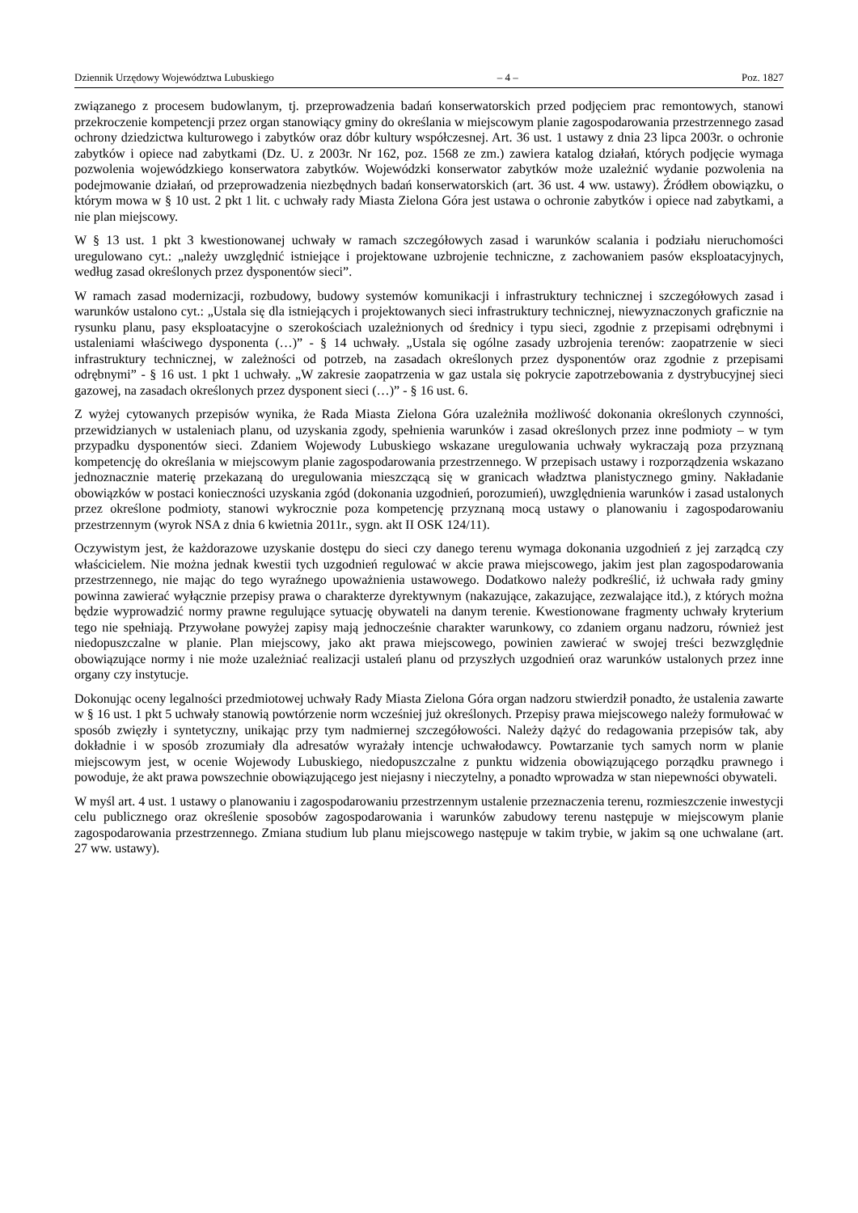Dziennik Urzędowy Województwa Lubuskiego – 4 – Poz. 1827
związanego z procesem budowlanym, tj. przeprowadzenia badań konserwatorskich przed podjęciem prac remontowych, stanowi przekroczenie kompetencji przez organ stanowiący gminy do określania w miejscowym planie zagospodarowania przestrzennego zasad ochrony dziedzictwa kulturowego i zabytków oraz dóbr kultury współczesnej. Art. 36 ust. 1 ustawy z dnia 23 lipca 2003r. o ochronie zabytków i opiece nad zabytkami (Dz. U. z 2003r. Nr 162, poz. 1568 ze zm.) zawiera katalog działań, których podjęcie wymaga pozwolenia wojewódzkiego konserwatora zabytków. Wojewódzki konserwator zabytków może uzależnić wydanie pozwolenia na podejmowanie działań, od przeprowadzenia niezbędnych badań konserwatorskich (art. 36 ust. 4 ww. ustawy). Źródłem obowiązku, o którym mowa w § 10 ust. 2 pkt 1 lit. c uchwały rady Miasta Zielona Góra jest ustawa o ochronie zabytków i opiece nad zabytkami, a nie plan miejscowy.
W § 13 ust. 1 pkt 3 kwestionowanej uchwały w ramach szczegółowych zasad i warunków scalania i podziału nieruchomości uregulowano cyt.: „należy uwzględnić istniejące i projektowane uzbrojenie techniczne, z zachowaniem pasów eksploatacyjnych, według zasad określonych przez dysponentów sieci”.
W ramach zasad modernizacji, rozbudowy, budowy systemów komunikacji i infrastruktury technicznej i szczegółowych zasad i warunków ustalono cyt.: „Ustala się dla istniejących i projektowanych sieci infrastruktury technicznej, niewyznaczonych graficznie na rysunku planu, pasy eksploatacyjne o szerokościach uzależnionych od średnicy i typu sieci, zgodnie z przepisami odrębnymi i ustaleniami właściwego dysponenta (…)” - § 14 uchwały. „Ustala się ogólne zasady uzbrojenia terenów: zaopatrzenie w sieci infrastruktury technicznej, w zależności od potrzeb, na zasadach określonych przez dysponentów oraz zgodnie z przepisami odrębnymi” - § 16 ust. 1 pkt 1 uchwały. „W zakresie zaopatrzenia w gaz ustala się pokrycie zapotrzebowania z dystrybucyjnej sieci gazowej, na zasadach określonych przez dysponent sieci (…)” - § 16 ust. 6.
Z wyżej cytowanych przepisów wynika, że Rada Miasta Zielona Góra uzależniła możliwość dokonania określonych czynności, przewidzianych w ustaleniach planu, od uzyskania zgody, spełnienia warunków i zasad określonych przez inne podmioty – w tym przypadku dysponentów sieci. Zdaniem Wojewody Lubuskiego wskazane uregulowania uchwały wykraczają poza przyznaną kompetencję do określania w miejscowym planie zagospodarowania przestrzennego. W przepisach ustawy i rozporządzenia wskazano jednoznacznie materię przekazaną do uregulowania mieszczącą się w granicach władztwa planistycznego gminy. Nakładanie obowiązków w postaci konieczności uzyskania zgód (dokonania uzgodnień, porozumień), uwzględnienia warunków i zasad ustalonych przez określone podmioty, stanowi wykrocznie poza kompetencję przyznaną mocą ustawy o planowaniu i zagospodarowaniu przestrzennym (wyrok NSA z dnia 6 kwietnia 2011r., sygn. akt II OSK 124/11).
Oczywistym jest, że każdorazowe uzyskanie dostępu do sieci czy danego terenu wymaga dokonania uzgodnień z jej zarządcą czy właścicielem. Nie można jednak kwestii tych uzgodnień regulować w akcie prawa miejscowego, jakim jest plan zagospodarowania przestrzennego, nie mając do tego wyraźnego upoważnienia ustawowego. Dodatkowo należy podkreślić, iż uchwała rady gminy powinna zawierać wyłącznie przepisy prawa o charakterze dyrektywnym (nakazujące, zakazujące, zezwalające itd.), z których można będzie wyprowadzić normy prawne regulujące sytuację obywateli na danym terenie. Kwestionowane fragmenty uchwały kryterium tego nie spełniają. Przywołane powyżej zapisy mają jednocześnie charakter warunkowy, co zdaniem organu nadzoru, również jest niedopuszczalne w planie. Plan miejscowy, jako akt prawa miejscowego, powinien zawierać w swojej treści bezwzględnie obowiązujące normy i nie może uzależniać realizacji ustaleń planu od przyszłych uzgodnień oraz warunków ustalonych przez inne organy czy instytucje.
Dokonując oceny legalności przedmiotowej uchwały Rady Miasta Zielona Góra organ nadzoru stwierdził ponadto, że ustalenia zawarte w § 16 ust. 1 pkt 5 uchwały stanowią powtórzenie norm wcześniej już określonych. Przepisy prawa miejscowego należy formułować w sposób zwięzły i syntetyczny, unikając przy tym nadmiernej szczegółowości. Należy dążyć do redagowania przepisów tak, aby dokładnie i w sposób zrozumiały dla adresatów wyrażały intencje uchwałodawcy. Powtarzanie tych samych norm w planie miejscowym jest, w ocenie Wojewody Lubuskiego, niedopuszczalne z punktu widzenia obowiązującego porządku prawnego i powoduje, że akt prawa powszechnie obowiązującego jest niejasny i nieczytelny, a ponadto wprowadza w stan niepewności obywateli.
W myśl art. 4 ust. 1 ustawy o planowaniu i zagospodarowaniu przestrzennym ustalenie przeznaczenia terenu, rozmieszczenie inwestycji celu publicznego oraz określenie sposobów zagospodarowania i warunków zabudowy terenu następuje w miejscowym planie zagospodarowania przestrzennego. Zmiana studium lub planu miejscowego następuje w takim trybie, w jakim są one uchwalane (art. 27 ww. ustawy).